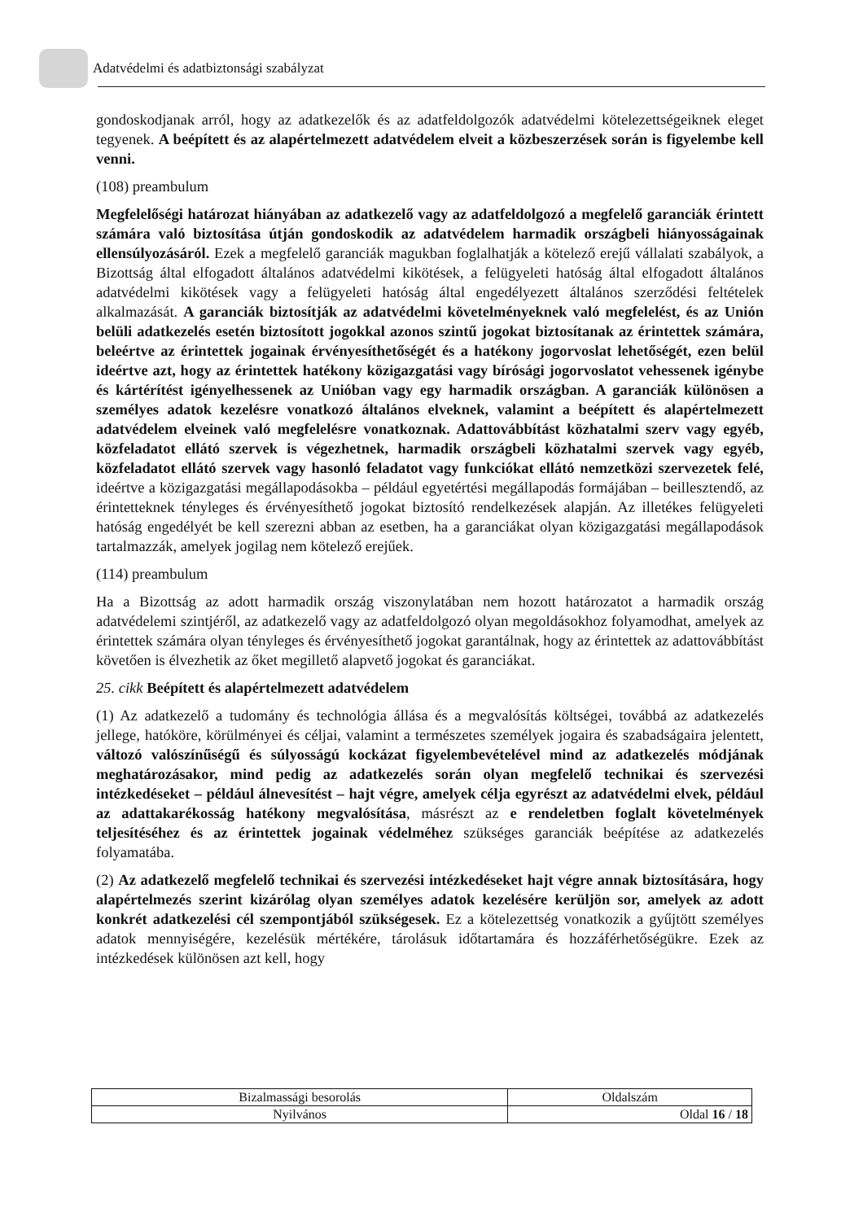Adatvédelmi és adatbiztonsági szabályzat
gondoskodjanak arról, hogy az adatkezelők és az adatfeldolgozók adatvédelmi kötelezettségeiknek eleget tegyenek. A beépített és az alapértelmezett adatvédelem elveit a közbeszerzések során is figyelembe kell venni.
(108) preambulum
Megfelelőségi határozat hiányában az adatkezelő vagy az adatfeldolgozó a megfelelő garanciák érintett számára való biztosítása útján gondoskodik az adatvédelem harmadik országbeli hiányosságainak ellensúlyozásáról. Ezek a megfelelő garanciák magukban foglalhatják a kötelező erejű vállalati szabályok, a Bizottság által elfogadott általános adatvédelmi kikötések, a felügyeleti hatóság által elfogadott általános adatvédelmi kikötések vagy a felügyeleti hatóság által engedélyezett általános szerződési feltételek alkalmazását. A garanciák biztosítják az adatvédelmi követelményeknek való megfelelést, és az Unión belüli adatkezelés esetén biztosított jogokkal azonos szintű jogokat biztosítanak az érintettek számára, beleértve az érintettek jogainak érvényesíthetőségét és a hatékony jogorvoslat lehetőségét, ezen belül ideértve azt, hogy az érintettek hatékony közigazgatási vagy bírósági jogorvoslatot vehessenek igénybe és kártérítést igényelhessenek az Unióban vagy egy harmadik országban. A garanciák különösen a személyes adatok kezelésre vonatkozó általános elveknek, valamint a beépített és alapértelmezett adatvédelem elveinek való megfelelésre vonatkoznak. Adattovábbítást közhatalmi szerv vagy egyéb, közfeladatot ellátó szervek is végezhetnek, harmadik országbeli közhatalmi szervek vagy egyéb, közfeladatot ellátó szervek vagy hasonló feladatot vagy funkciókat ellátó nemzetközi szervezetek felé, ideértve a közigazgatási megállapodásokba – például egyetértési megállapodás formájában – beillesztendő, az érintetteknek tényleges és érvényesíthető jogokat biztosító rendelkezések alapján. Az illetékes felügyeleti hatóság engedélyét be kell szerezni abban az esetben, ha a garanciákat olyan közigazgatási megállapodások tartalmazzák, amelyek jogilag nem kötelező erejűek.
(114) preambulum
Ha a Bizottság az adott harmadik ország viszonylatában nem hozott határozatot a harmadik ország adatvédelemi szintjéről, az adatkezelő vagy az adatfeldolgozó olyan megoldásokhoz folyamodhat, amelyek az érintettek számára olyan tényleges és érvényesíthető jogokat garantálnak, hogy az érintettek az adattovábbítást követően is élvezhetik az őket megillető alapvető jogokat és garanciákat.
25. cikk Beépített és alapértelmezett adatvédelem
(1) Az adatkezelő a tudomány és technológia állása és a megvalósítás költségei, továbbá az adatkezelés jellege, hatóköre, körülményei és céljai, valamint a természetes személyek jogaira és szabadságaira jelentett, változó valószínűségű és súlyosságú kockázat figyelembevételével mind az adatkezelés módjának meghatározásakor, mind pedig az adatkezelés során olyan megfelelő technikai és szervezési intézkedéseket – például álnevesítést – hajt végre, amelyek célja egyrészt az adatvédelmi elvek, például az adattakarékosság hatékony megvalósítása, másrészt az e rendeletben foglalt követelmények teljesítéséhez és az érintettek jogainak védelméhez szükséges garanciák beépítése az adatkezelés folyamatába.
(2) Az adatkezelő megfelelő technikai és szervezési intézkedéseket hajt végre annak biztosítására, hogy alapértelmezés szerint kizárólag olyan személyes adatok kezelésére kerüljön sor, amelyek az adott konkrét adatkezelési cél szempontjából szükségesek. Ez a kötelezettség vonatkozik a gyűjtött személyes adatok mennyiségére, kezelésük mértékére, tárolásuk időtartamára és hozzáférhetőségükre. Ezek az intézkedések különösen azt kell, hogy
| Bizalmassági besorolás | Oldalszám |
| Nyilvános | Oldal 16 / 18 |